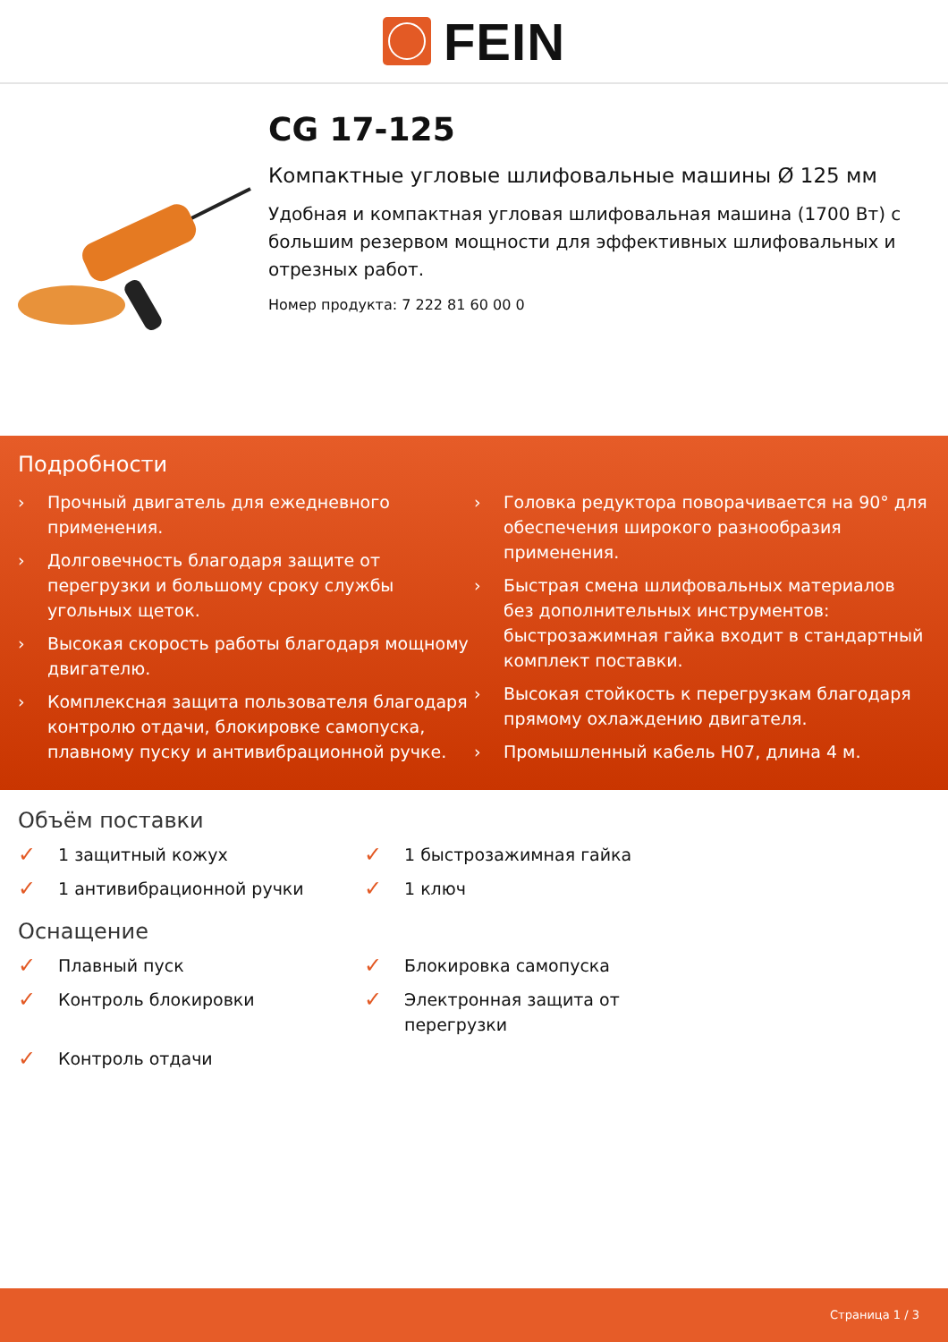FEIN
CG 17-125
Компактные угловые шлифовальные машины Ø 125 мм
Удобная и компактная угловая шлифовальная машина (1700 Вт) с большим резервом мощности для эффективных шлифовальных и отрезных работ.
Номер продукта: 7 222 81 60 00 0
Подробности
› Прочный двигатель для ежедневного применения.
› Долговечность благодаря защите от перегрузки и большому сроку службы угольных щеток.
› Высокая скорость работы благодаря мощному двигателю.
› Комплексная защита пользователя благодаря контролю отдачи, блокировке самопуска, плавному пуску и антивибрационной ручке.
› Головка редуктора поворачивается на 90° для обеспечения широкого разнообразия применения.
› Быстрая смена шлифовальных материалов без дополнительных инструментов: быстрозажимная гайка входит в стандартный комплект поставки.
› Высокая стойкость к перегрузкам благодаря прямому охлаждению двигателя.
› Промышленный кабель H07, длина 4 м.
Объём поставки
✓ 1 защитный кожух
✓ 1 быстрозажимная гайка
✓ 1 антивибрационной ручки
✓ 1 ключ
Оснащение
✓ Плавный пуск
✓ Блокировка самопуска
✓ Контроль блокировки
✓ Электронная защита от перегрузки
✓ Контроль отдачи
Страница 1 / 3